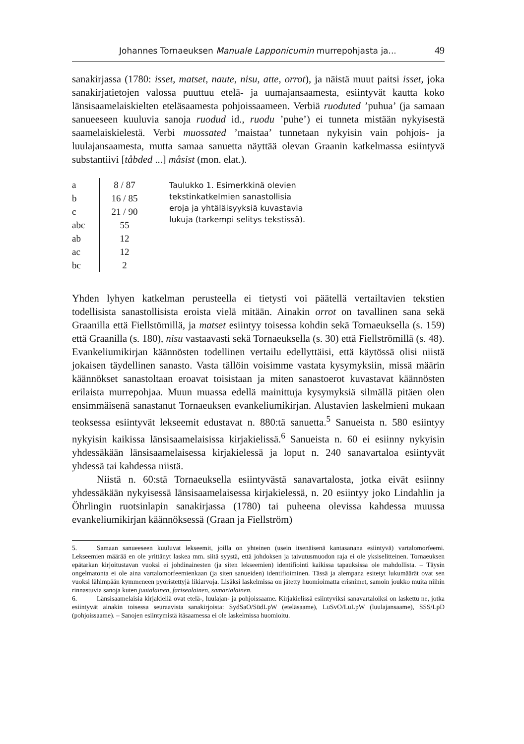Johannes Tornaeuksen Manuale Lapponicumin murrepohjasta ja... 49
sanakirjassa (1780: isset, matset, naute, nisu, atte, orrot), ja näistä muut paitsi isset, joka sanakirjatietojen valossa puuttuu etelä- ja uumajansaamesta, esiintyvät kautta koko länsisaamelaiskielten eteläsaamesta pohjoissaameen. Verbiä ruoduted ’puhua’ (ja samaan sanueeseen kuuluvia sanoja ruodud id., ruodu ’puhe’) ei tunneta mistään nykyisestä saamelaiskielestä. Verbi muossated ’maistaa’ tunnetaan nykyisin vain pohjois- ja luulajansaamesta, mutta samaa sanuetta näyttää olevan Graanin katkelmassa esiintyvä substantiivi [tåbded ...] måsist (mon. elat.).
| a | 8 / 87 |
| b | 16 / 85 |
| c | 21 / 90 |
| abc | 55 |
| ab | 12 |
| ac | 12 |
| bc | 2 |
Taulukko 1. Esimerkkinä olevien tekstinkatkelmien sanastollisia eroja ja yhtäläisyyksiä kuvastavia lukuja (tarkempi selitys tekstissä).
Yhden lyhyen katkelman perusteella ei tietysti voi päätellä vertailtavien tekstien todellisista sanastollisista eroista vielä mitään. Ainakin orrot on tavallinen sana sekä Graanilla että Fiellstömillä, ja matset esiintyy toisessa kohdin sekä Tornaeuksella (s. 159) että Graanilla (s. 180), nisu vastaavasti sekä Tornaeuksella (s. 30) että Fiellströmillä (s. 48). Evankeliumikirjan käännösten todellinen vertailu edellyttäisi, että käytössä olisi niistä jokaisen täydellinen sanasto. Vasta tällöin voisimme vastata kysymyksiin, missä määrin käännökset sanastoltaan eroavat toisistaan ja miten sanastoerot kuvastavat käännösten erilaista murrepohjaa. Muun muassa edellä mainittuja kysymyksiä silmällä pitäen olen ensimmäisenä sanastanut Tornaeuksen evankeliumikirjan. Alustavien laskelmieni mukaan teoksessa esiintyvät lekseemit edustavat n. 880:tä sanuetta.<sup>5</sup> Sanueista n. 580 esiintyy nykyisin kaikissa länsisaamelaisissa kirjakielissä.<sup>6</sup> Sanueista n. 60 ei esiinny nykyisin yhdessäkään länsisaamelaisessa kirjakielessä ja loput n. 240 sanavartaloa esiintyvät yhdessä tai kahdessa niistä.
Niistä n. 60:stä Tornaeuksella esiintyvästä sanavartalosta, jotka eivät esiinny yhdessäkään nykyisessä länsisaamelaisessa kirjakielessä, n. 20 esiintyy joko Lindahlin ja Öhrlingin ruotsinlapin sanakirjassa (1780) tai puheena olevissa kahdessa muussa evankeliumikirjan käännöksessä (Graan ja Fiellström)
5. Samaan sanueeseen kuuluvat lekseemit, joilla on yhteinen (usein itsenäisenä kantasanana esiintyvä) vartalomorfeemi. Lekseemien määrää en ole yrittänyt laskea mm. siitä syystä, että johdoksen ja taivutusmuodon raja ei ole yksiselitteinen. Tornaeuksen epätarkan kirjoitustavan vuoksi ei johdinainesten (ja siten lekseemien) identifiointi kaikissa tapauksissa ole mahdollista. – Täysin ongelmatonta ei ole aina vartalomorfeemienkaan (ja siten sanueiden) identifioiminen. Tässä ja alempana esitetyt lukumäärät ovat sen vuoksi lähimpään kymmeneen pyöristettyjä likiarvoja. Lisäksi laskelmissa on jätetty huomioimatta erisnimet, samoin joukko muita niihin rinnastuvia sanoja kuten juutalainen, farisealainen, samarialainen.
6. Länsisaamelaisia kirjakieliä ovat etelä-, luulajan- ja pohjoissaame. Kirjakielissä esiintyviksi sanavartaloiksi on laskettu ne, jotka esiintyvät ainakin toisessa seuraavista sanakirjoista: SydSaO/SüdLpW (eteläsaame), LuSvO/LuLpW (luulajansaame), SSS/LpD (pohjoissaame). – Sanojen esiintymistä itäsaamessa ei ole laskelmissa huomioitu.